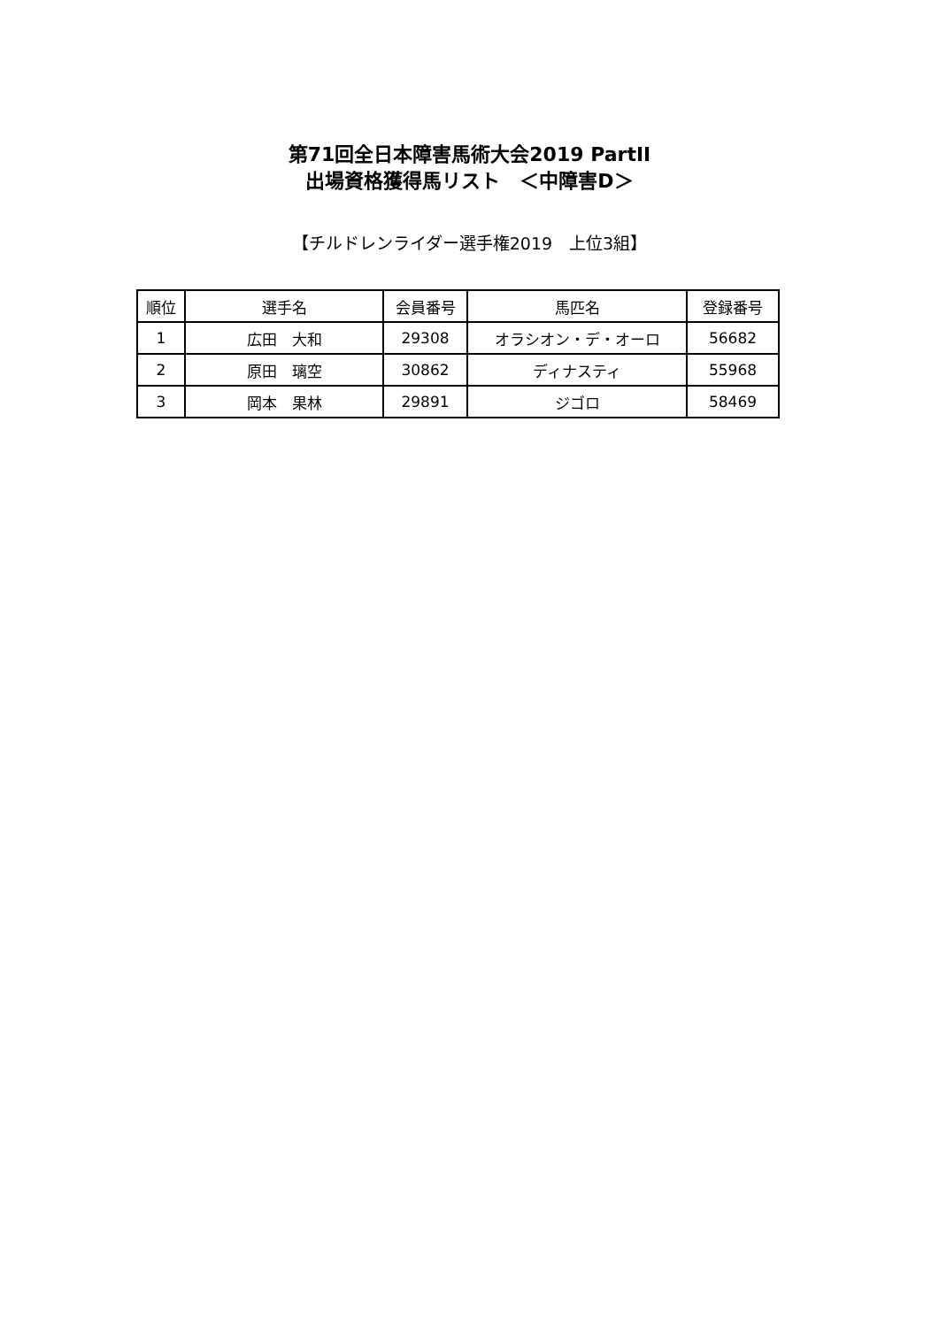第71回全日本障害馬術大会2019 PartII
出場資格獲得馬リスト　＜中障害D＞
【チルドレンライダー選手権2019　上位3組】
| 順位 | 選手名 | 会員番号 | 馬匹名 | 登録番号 |
| --- | --- | --- | --- | --- |
| 1 | 広田 大和 | 29308 | オラシオン・デ・オーロ | 56682 |
| 2 | 原田 璃空 | 30862 | ディナスティ | 55968 |
| 3 | 岡本 果林 | 29891 | ジゴロ | 58469 |